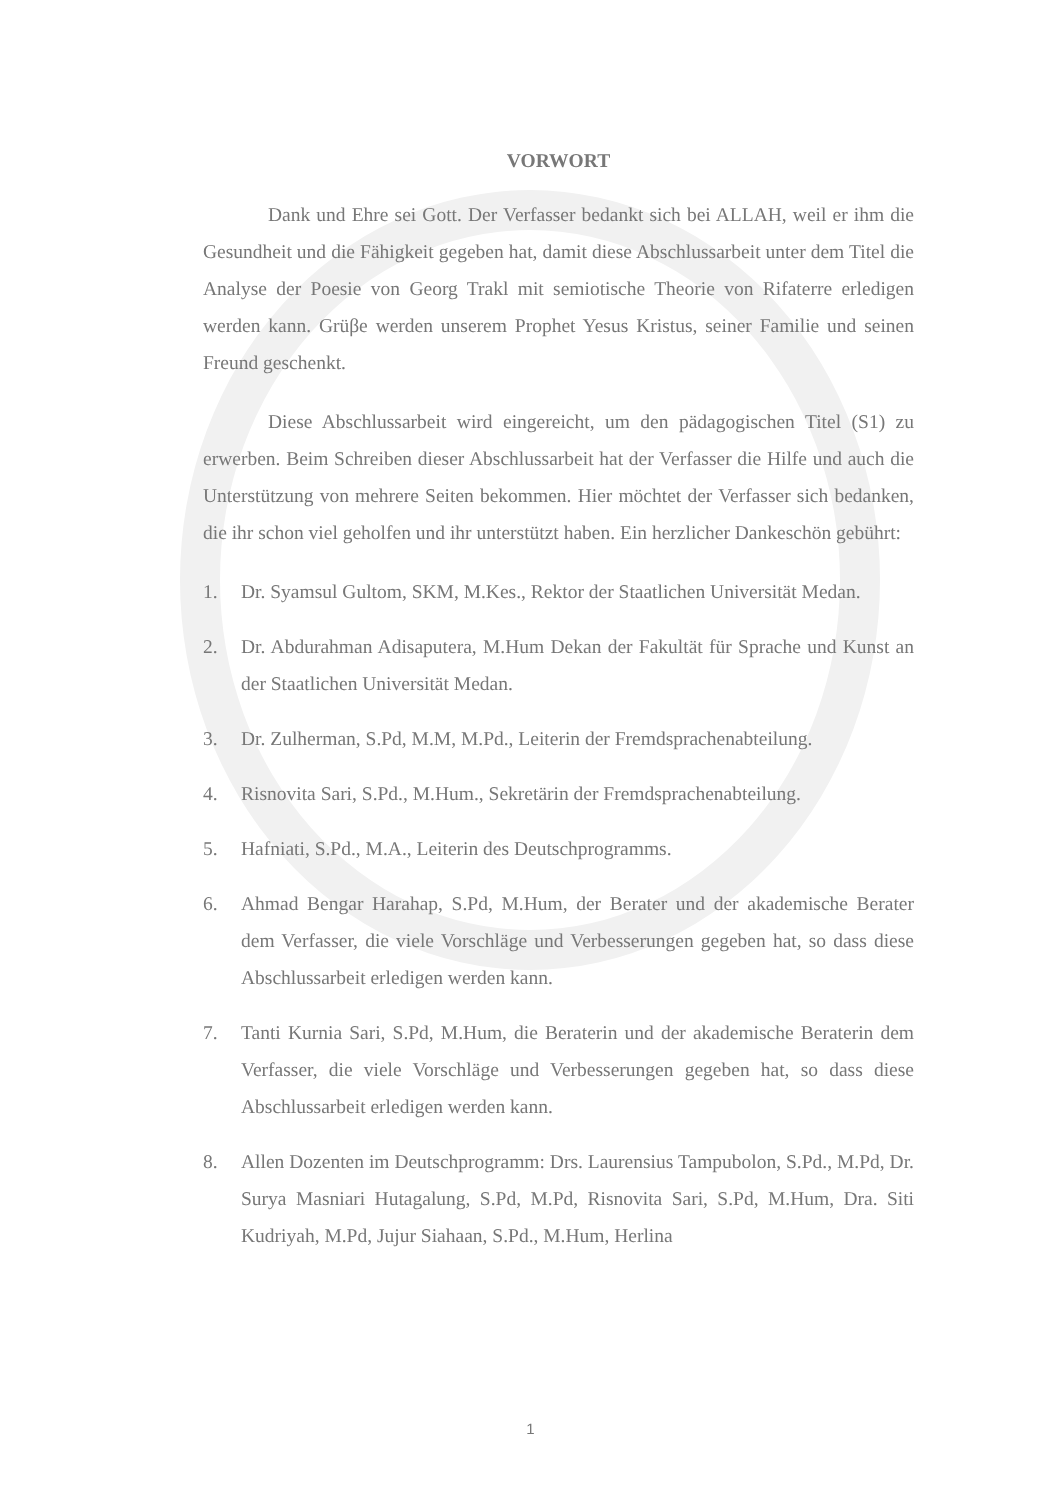VORWORT
Dank und Ehre sei Gott. Der Verfasser bedankt sich bei ALLAH, weil er ihm die Gesundheit und die Fähigkeit gegeben hat, damit diese Abschlussarbeit unter dem Titel die Analyse der Poesie von Georg Trakl mit semiotische Theorie von Rifaterre erledigen werden kann. Grüβe werden unserem Prophet Yesus Kristus, seiner Familie und seinen Freund geschenkt.
Diese Abschlussarbeit wird eingereicht, um den pädagogischen Titel (S1) zu erwerben. Beim Schreiben dieser Abschlussarbeit hat der Verfasser die Hilfe und auch die Unterstützung von mehrere Seiten bekommen. Hier möchtet der Verfasser sich bedanken, die ihr schon viel geholfen und ihr unterstützt haben. Ein herzlicher Dankeschön gebührt:
1. Dr. Syamsul Gultom, SKM, M.Kes., Rektor der Staatlichen Universität Medan.
2. Dr. Abdurahman Adisaputera, M.Hum Dekan der Fakultät für Sprache und Kunst an der Staatlichen Universität Medan.
3. Dr. Zulherman, S.Pd, M.M, M.Pd., Leiterin der Fremdsprachenabteilung.
4. Risnovita Sari, S.Pd., M.Hum., Sekretärin der Fremdsprachenabteilung.
5. Hafniati, S.Pd., M.A., Leiterin des Deutschprogramms.
6. Ahmad Bengar Harahap, S.Pd, M.Hum, der Berater und der akademische Berater dem Verfasser, die viele Vorschläge und Verbesserungen gegeben hat, so dass diese Abschlussarbeit erledigen werden kann.
7. Tanti Kurnia Sari, S.Pd, M.Hum, die Beraterin und der akademische Beraterin dem Verfasser, die viele Vorschläge und Verbesserungen gegeben hat, so dass diese Abschlussarbeit erledigen werden kann.
8. Allen Dozenten im Deutschprogramm: Drs. Laurensius Tampubolon, S.Pd., M.Pd, Dr. Surya Masniari Hutagalung, S.Pd, M.Pd, Risnovita Sari, S.Pd, M.Hum, Dra. Siti Kudriyah, M.Pd, Jujur Siahaan, S.Pd., M.Hum, Herlina
1